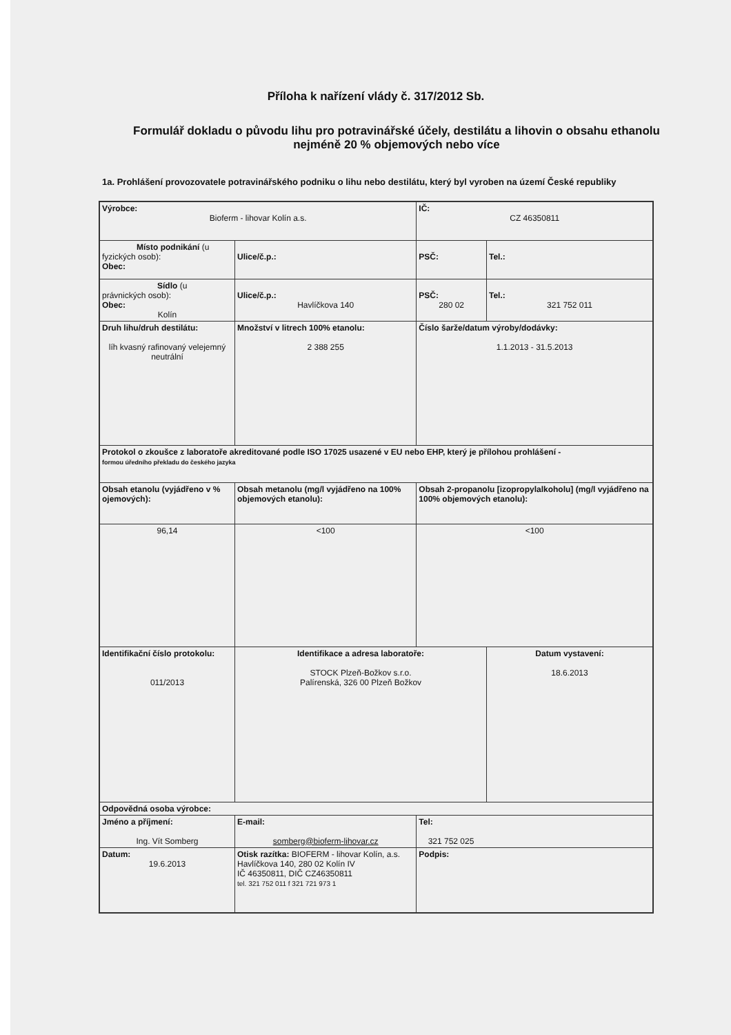Příloha k nařízení vlády č. 317/2012 Sb.
Formulář dokladu o původu lihu pro potravinářské účely, destilátu a lihovin o obsahu ethanolu nejméně 20 % objemových nebo více
1a. Prohlášení provozovatele potravinářského podniku o lihu nebo destilátu, který byl vyroben na území České republiky
| Výrobce: Bioferm - lihovar Kolín a.s. | | | | IČ: CZ 46350811 | |
| Místo podnikání (u fyzických osob): Obec: | | Ulice/č.p.: | | PSČ: | Tel.: |
| Sídlo (u právnických osob): Obec: Kolín | | Ulice/č.p.: Havlíčkova 140 | | PSČ: 280 02 | Tel.: 321 752 011 |
| Druh lihu/druh destilátu: líh kvasný rafinovaný velejemný neutrální | | Množství v litrech 100% etanolu: 2 388 255 | Číslo šarže/datum výroby/dodávky: 1.1.2013 - 31.5.2013 | | |
| Protokol o zkoušce z laboratoře akreditované podle ISO 17025 usazené v EU nebo EHP, který je přílohou prohlášení - formou úředního překladu do českého jazyka | | | | | |
| Obsah etanolu (vyjádřeno v % ojemových): | | Obsah metanolu (mg/l vyjádřeno na 100% objemových etanolu): | Obsah 2-propanolu [izopropylalkoholu] (mg/l vyjádřeno na 100% objemových etanolu): | | |
| 96,14 | | <100 | <100 | | |
| Identifikační číslo protokolu: 011/2013 | | Identifikace a adresa laboratoře: STOCK Plzeň-Božkov s.r.o. Palírenská, 326 00 Plzeň Božkov | | | Datum vystavení: 18.6.2013 |
| Odpovědná osoba výrobce: | | | | | |
| Jméno a příjmení: Ing. Vít Somberg | E-mail: somberg@bioferm-lihovar.cz | | Tel: 321 752 025 | | |
| Datum: 19.6.2013 | Otisk razítka: BIOFERM - lihovar Kolín, a.s. Havlíčkova 140, 280 02 Kolín IV IČ 46350811, DIČ CZ46350811 tel. 321 752 011 f 321 721 973 1 | | Podpis: | | |